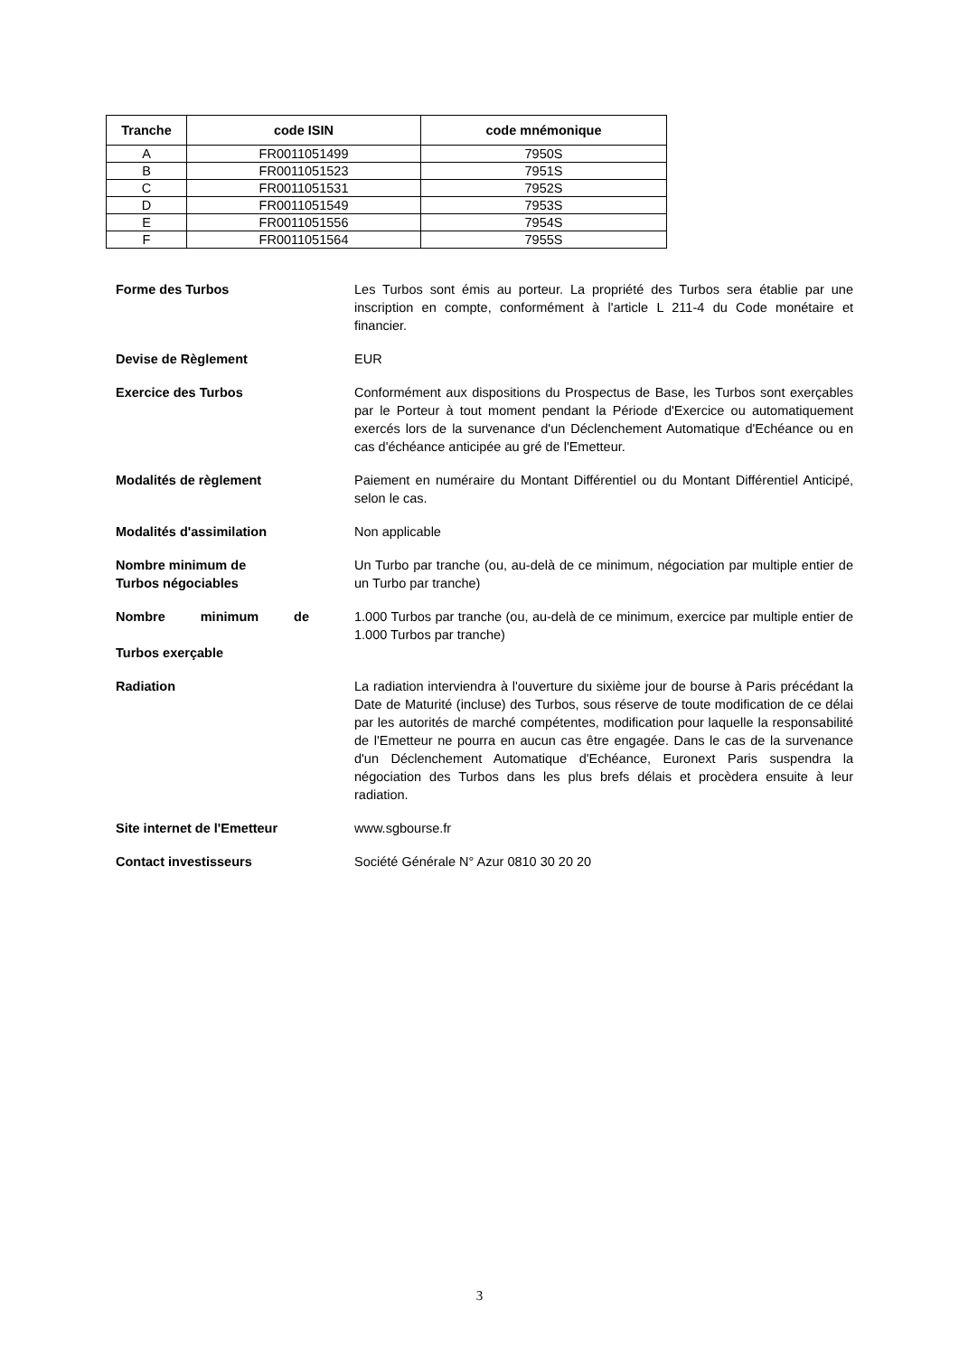| Tranche | code ISIN | code mnémonique |
| --- | --- | --- |
| A | FR0011051499 | 7950S |
| B | FR0011051523 | 7951S |
| C | FR0011051531 | 7952S |
| D | FR0011051549 | 7953S |
| E | FR0011051556 | 7954S |
| F | FR0011051564 | 7955S |
Forme des Turbos Les Turbos sont émis au porteur. La propriété des Turbos sera établie par une inscription en compte, conformément à l'article L 211-4 du Code monétaire et financier.
Devise de Règlement EUR
Exercice des Turbos Conformément aux dispositions du Prospectus de Base, les Turbos sont exerçables par le Porteur à tout moment pendant la Période d'Exercice ou automatiquement exercés lors de la survenance d'un Déclenchement Automatique d'Echéance ou en cas d'échéance anticipée au gré de l'Emetteur.
Modalités de règlement Paiement en numéraire du Montant Différentiel ou du Montant Différentiel Anticipé, selon le cas.
Modalités d'assimilation Non applicable
Nombre minimum de
Turbos négociables
Un Turbo par tranche (ou, au-delà de ce minimum, négociation par multiple entier de un Turbo par tranche)
Nombre minimum de 1.000 Turbos par tranche (ou, au-delà de ce minimum, exercice par multiple entier de 1.000 Turbos par tranche)
Turbos exerçable
Radiation La radiation interviendra à l'ouverture du sixième jour de bourse à Paris précédant la Date de Maturité (incluse) des Turbos, sous réserve de toute modification de ce délai par les autorités de marché compétentes, modification pour laquelle la responsabilité de l'Emetteur ne pourra en aucun cas être engagée. Dans le cas de la survenance d'un Déclenchement Automatique d'Echéance, Euronext Paris suspendra la négociation des Turbos dans les plus brefs délais et procèdera ensuite à leur radiation.
Site internet de l'Emetteur www.sgbourse.fr
Contact investisseurs Société Générale N° Azur 0810 30 20 20
3